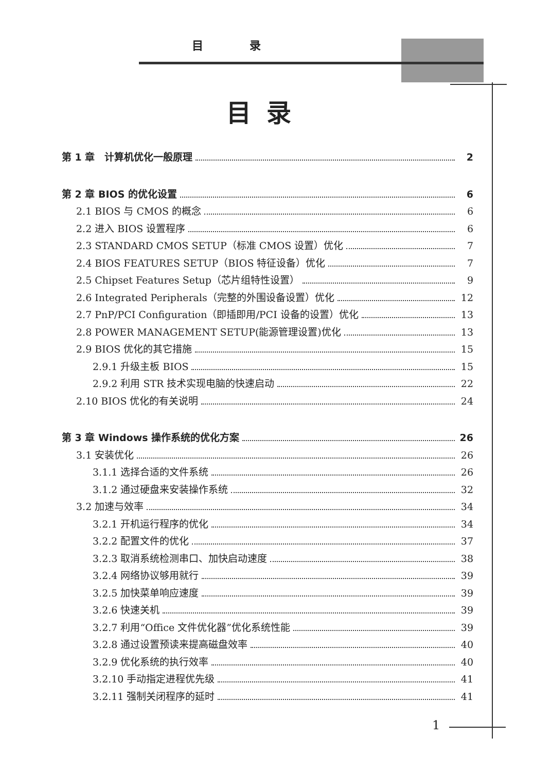目录
目录
第 1 章　计算机优化一般原理 2
第 2 章 BIOS 的优化设置 6
2.1 BIOS 与 CMOS 的概念 6
2.2 进入 BIOS 设置程序 6
2.3 STANDARD CMOS SETUP（标准 CMOS 设置）优化 7
2.4 BIOS FEATURES SETUP（BIOS 特征设备）优化 7
2.5 Chipset Features Setup（芯片组特性设置） 9
2.6 Integrated Peripherals（完整的外围设备设置）优化 12
2.7 PnP/PCI Configuration（即插即用/PCI 设备的设置）优化 13
2.8 POWER MANAGEMENT SETUP(能源管理设置)优化 13
2.9 BIOS 优化的其它措施 15
2.9.1 升级主板 BIOS 15
2.9.2 利用 STR 技术实现电脑的快速启动 22
2.10 BIOS 优化的有关说明 24
第 3 章 Windows 操作系统的优化方案 26
3.1 安装优化 26
3.1.1 选择合适的文件系统 26
3.1.2 通过硬盘来安装操作系统 32
3.2 加速与效率 34
3.2.1 开机运行程序的优化 34
3.2.2 配置文件的优化 37
3.2.3 取消系统检测串口、加快启动速度 38
3.2.4 网络协议够用就行 39
3.2.5 加快菜单响应速度 39
3.2.6 快速关机 39
3.2.7 利用“Office 文件优化器”优化系统性能 39
3.2.8 通过设置预读来提高磁盘效率 40
3.2.9 优化系统的执行效率 40
3.2.10 手动指定进程优先级 41
3.2.11 强制关闭程序的延时 41
1